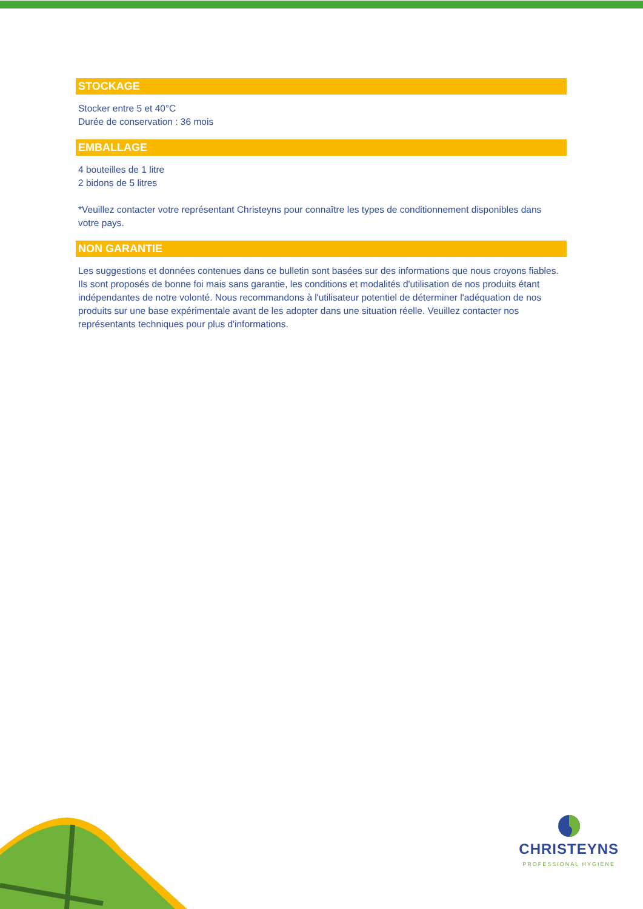STOCKAGE
Stocker entre 5 et 40°C
Durée de conservation : 36 mois
EMBALLAGE
4 bouteilles de 1 litre
2 bidons de 5 litres
*Veuillez contacter votre représentant Christeyns pour connaître les types de conditionnement disponibles dans votre pays.
NON GARANTIE
Les suggestions et données contenues dans ce bulletin sont basées sur des informations que nous croyons fiables. Ils sont proposés de bonne foi mais sans garantie, les conditions et modalités d'utilisation de nos produits étant indépendantes de notre volonté. Nous recommandons à l'utilisateur potentiel de déterminer l'adéquation de nos produits sur une base expérimentale avant de les adopter dans une situation réelle. Veuillez contacter nos représentants techniques pour plus d'informations.
CHRISTEYNS
PROFESSIONAL HYGIENE